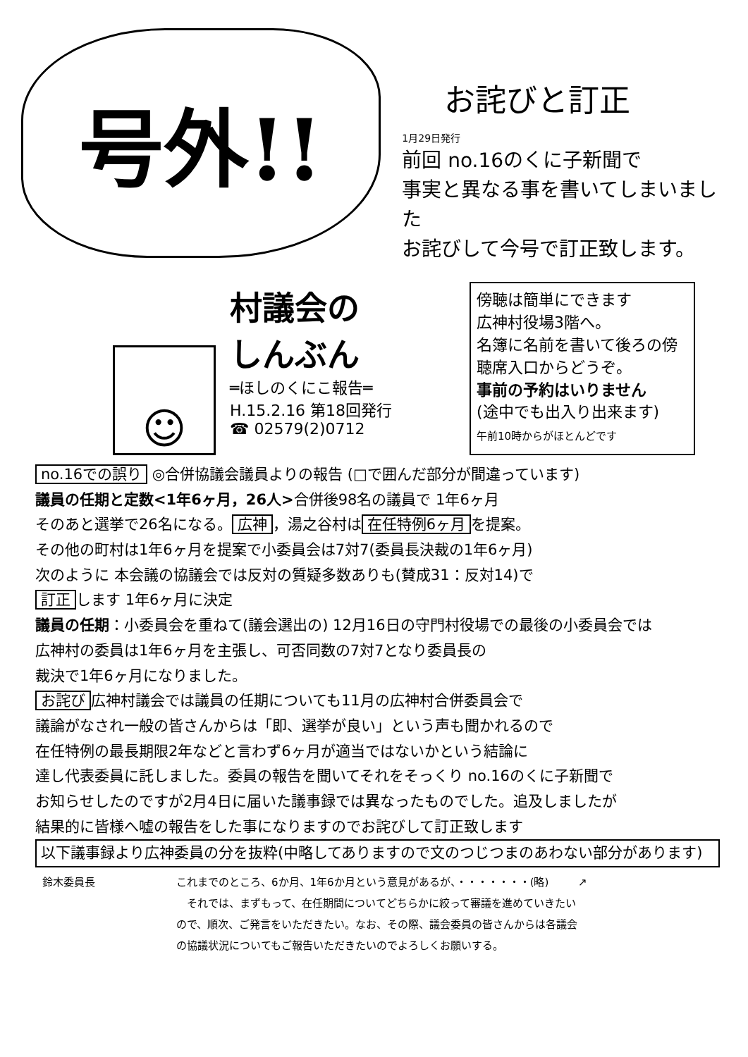号外!!
お詫びと訂正
1月29日発行
前回 no.16のくに子新聞で
事実と異なる事を書いてしまいました
お詫びして今号で訂正致します。
☺
村議会の
しんぶん
═ほしのくにこ報告═
H.15.2.16 第18回発行
☎ 02579(2)0712
傍聴は簡単にできます
広神村役場3階へ。
名簿に名前を書いて後ろの傍聴席入口からどうぞ。
事前の予約はいりません
(途中でも出入り出来ます)
午前10時からがほとんどです
no.16での誤り ◎合併協議会議員よりの報告 (□で囲んだ部分が間違っています)
議員の任期と定数<1年6ヶ月，26人>合併後98名の議員で 1年6ヶ月
そのあと選挙で26名になる。 広神 ，湯之谷村は 在任特例6ヶ月 を提案。
その他の町村は1年6ヶ月を提案で小委員会は7対7(委員長決裁の1年6ヶ月)
次のように 本会議の協議会では反対の質疑多数ありも(賛成31：反対14)で
訂正 します 1年6ヶ月に決定
議員の任期：小委員会を重ねて(議会選出の) 12月16日の守門村役場での最後の小委員会では
広神村の委員は1年6ヶ月を主張し、可否同数の7対7となり委員長の
裁決で1年6ヶ月になりました。
お詫び 広神村議会では議員の任期についても11月の広神村合併委員会で
議論がなされ一般の皆さんからは「即、選挙が良い」という声も聞かれるので
在任特例の最長期限2年などと言わず6ヶ月が適当ではないかという結論に
達し代表委員に託しました。委員の報告を聞いてそれをそっくり no.16のくに子新聞で
お知らせしたのですが2月4日に届いた議事録では異なったものでした。追及しましたが
結果的に皆様へ嘘の報告をした事になりますのでお詫びして訂正致します
以下議事録より広神委員の分を抜粋(中略してありますので文のつじつまのあわない部分があります)
鈴木委員長 これまでのところ、6か月、1年6か月という意見があるが、・・・・・・・(略)
　それでは、まずもって、在任期間についてどちらかに絞って審議を進めていきたいので、順次、ご発言をいただきたい。なお、その際、議会委員の皆さんからは各議会の協議状況についてもご報告いただきたいのでよろしくお願いする。
↗